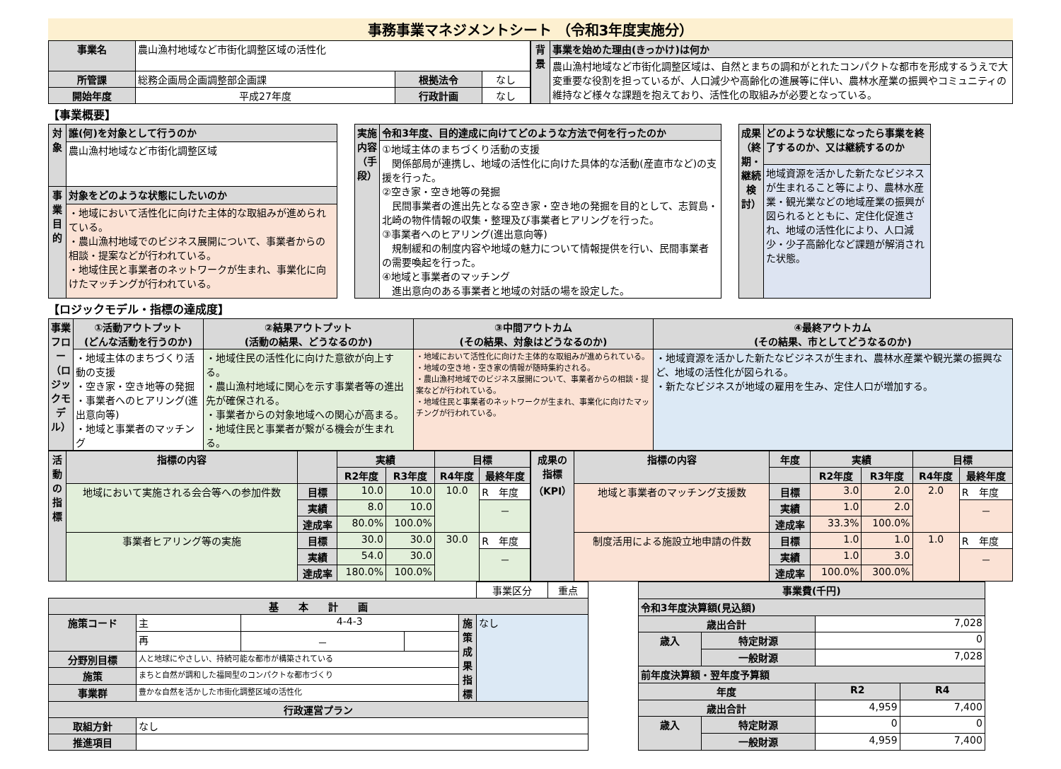事務事業マネジメントシート （令和3年度実施分）
| 事業名 | 農山漁村地域など市街化調整区域の活性化 | | |
| 所管課 | 総務企画局企画調整部企画課 | 根拠法令 | なし |
| 開始年度 | 平成27年度 | 行政計画 | なし |
| 背景 | 事業を始めた理由(きっかけ)は何か |
| --- | --- |
| | 農山漁村地域など市街化調整区域は、自然とまちの調和がとれたコンパクトな都市を形成するうえで大変重要な役割を担っているが、人口減少や高齢化の進展等に伴い、農林水産業の振興やコミュニティの維持など様々な課題を抱えており、活性化の取組みが必要となっている。 |
【事業概要】
| 対象 | 誰(何)を対象として行うのか |
| --- | --- |
| | 農山漁村地域など市街化調整区域 |
| 事業目的 | 対象をどのような状態にしたいのか |
| | ・地域において活性化に向けた主体的な取組みが進められている。 ・農山漁村地域でのビジネス展開について、事業者からの相談・提案などが行われている。 ・地域住民と事業者のネットワークが生まれ、事業化に向けたマッチングが行われている。 |
| 実施内容（手段） | 令和3年度、目的達成に向けてどのような方法で何を行ったのか |
| --- | --- |
| | ①地域主体のまちづくり活動の支援 関係部局が連携し、地域の活性化に向けた具体的な活動(産直市など)の支援を行った。 ②空き家・空き地等の発掘 民間事業者の進出先となる空き家・空き地の発掘を目的として、志賀島・北崎の物件情報の収集・整理及び事業者ヒアリングを行った。 ③事業者へのヒアリング(進出意向等) 規制緩和の制度内容や地域の魅力について情報提供を行い、民間事業者の需要喚起を行った。 ④地域と事業者のマッチング 進出意向のある事業者と地域の対話の場を設定した。 |
| 成果（終期・継続検討） | どのような状態になったら事業を終了するのか、又は継続するのか |
| --- | --- |
| | 地域資源を活かした新たなビジネスが生まれること等により、農林水産業・観光業などの地域産業の振興が図られるとともに、定住化促進され、地域の活性化により、人口減少・少子高齢化など課題が解消された状態。 |
【ロジックモデル・指標の達成度】
| 事業フロー（ロジックモデル） | ①活動アウトプット (どんな活動を行うのか) | ②結果アウトプット (活動の結果、どうなるのか) | ③中間アウトカム (その結果、対象はどうなるのか) | ④最終アウトカム (その結果、市としてどうなるのか) |
| --- | --- | --- | --- | --- |
| | ・地域主体のまちづくり活動の支援 ・空き家・空き地等の発掘 ・事業者へのヒアリング(進出意向等) ・地域と事業者のマッチング | ・地域住民の活性化に向けた意欲が向上する。 ・農山漁村地域に関心を示す事業者等の進出先が確保される。 ・事業者からの対象地域への関心が高まる。 ・地域住民と事業者が繋がる機会が生まれる。 | ・地域において活性化に向けた主体的な取組みが進められている。 ・地域の空き地・空き家の情報が随時集約される。 ・農山漁村地域でのビジネス展開について、事業者からの相談・提案などが行われている。 ・地域住民と事業者のネットワークが生まれ、事業化に向けたマッチングが行われている。 | ・地域資源を活かした新たなビジネスが生まれ、農林水産業や観光業の振興など、地域の活性化が図られる。 ・新たなビジネスが地域の雇用を生み、定住人口が増加する。 |
| 活動の指標 | 指標の内容 | | 実績 | | 目標 | |
| --- | --- | --- | --- | --- | --- | --- |
| | | | R2年度 | R3年度 | R4年度 | 最終年度 |
| | 地域において実施される会合等への参加件数 | 目標 | 10.0 | 10.0 | 10.0 | R 年度 |
| | | 実績 | 8.0 | 10.0 | | － |
| | | 達成率 | 80.0% | 100.0% | | |
| | 事業者ヒアリング等の実施 | 目標 | 30.0 | 30.0 | 30.0 | R 年度 |
| | | 実績 | 54.0 | 30.0 | | － |
| | | 達成率 | 180.0% | 100.0% | | |
| 成果の指標（KPI） | 指標の内容 | 年度 | 実績 | | 目標 | |
| --- | --- | --- | --- | --- | --- | --- |
| | | | R2年度 | R3年度 | R4年度 | 最終年度 |
| | 地域と事業者のマッチング支援数 | 目標 | 3.0 | 2.0 | 2.0 | R 年度 |
| | | 実績 | 1.0 | 2.0 | | － |
| | | 達成率 | 33.3% | 100.0% | | |
| | 制度活用による施設立地申請の件数 | 目標 | 1.0 | 1.0 | 1.0 | R 年度 |
| | | 実績 | 1.0 | 3.0 | | － |
| | | 達成率 | 100.0% | 300.0% | | |
| | | | | | 事業区分 | 重点 |
| 基 本 計 画 | | | | | | |
| 施策コード | 主 | 4-4-3 | | 施策成果指標 | なし | |
| | 再 | － | | | | |
| 分野別目標 | 人と地球にやさしい、持続可能な都市が構築されている | | | | | |
| 施策 | まちと自然が調和した福岡型のコンパクトな都市づくり | | | | | |
| 事業群 | 豊かな自然を活かした市街化調整区域の活性化 | | | | | |
| 行政運営プラン | | | | | | |
| 取組方針 | なし | | | | | |
| 推進項目 | | | | | | |
| 事業費(千円) | | | |
| --- | --- | --- | --- |
| 令和3年度決算額(見込額) | | | |
| 歳出合計 | | 7,028 | |
| 歳入 | 特定財源 | 0 | |
| | 一般財源 | 7,028 | |
| 前年度決算額・翌年度予算額 | | | |
| 年度 | | R2 | R4 |
| 歳出合計 | | 4,959 | 7,400 |
| 歳入 | 特定財源 | 0 | 0 |
| | 一般財源 | 4,959 | 7,400 |